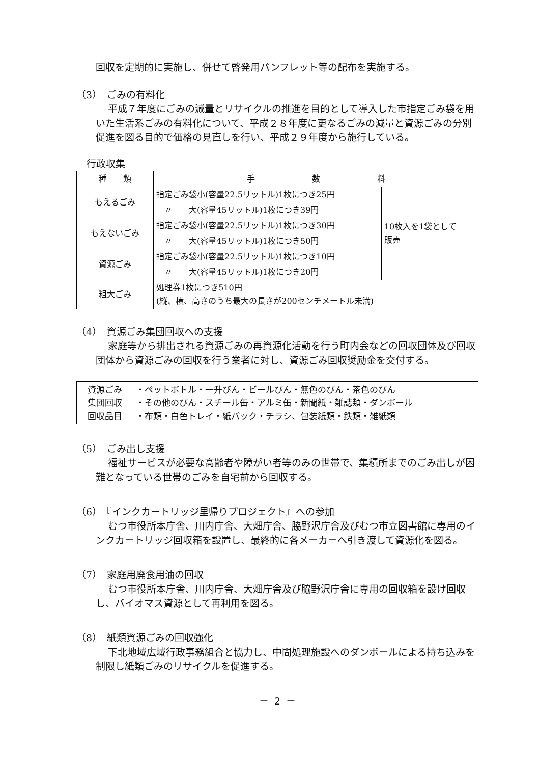回収を定期的に実施し、併せて啓発用パンフレット等の配布を実施する。
（3）　ごみの有料化
平成７年度にごみの減量とリサイクルの推進を目的として導入した市指定ごみ袋を用いた生活系ごみの有料化について、平成２８年度に更なるごみの減量と資源ごみの分別促進を図る目的で価格の見直しを行い、平成２９年度から施行している。
行政収集
| 種 類 | 手 数 料 | |
| もえるごみ | 指定ごみ袋小(容量22.5リットル)1枚につき25円 | 10枚入を1袋として 販売 |
| | 〃 大(容量45リットル)1枚につき39円 | |
| もえないごみ | 指定ごみ袋小(容量22.5リットル)1枚につき30円 | |
| | 〃 大(容量45リットル)1枚につき50円 | |
| 資源ごみ | 指定ごみ袋小(容量22.5リットル)1枚につき10円 | |
| | 〃 大(容量45リットル)1枚につき20円 | |
| 粗大ごみ | 処理券1枚につき510円 (縦、横、高さのうち最大の長さが200センチメートル未満) | |
（4）　資源ごみ集団回収への支援
家庭等から排出される資源ごみの再資源化活動を行う町内会などの回収団体及び回収団体から資源ごみの回収を行う業者に対し、資源ごみ回収奨励金を交付する。
| 資源ごみ 集団回収 回収品目 | ・ペットボトル・一升びん・ビールびん・無色のびん・茶色のびん ・その他のびん・スチール缶・アルミ缶・新聞紙・雑誌類・ダンボール ・布類・白色トレイ・紙パック・チラシ、包装紙類・鉄類・雑紙類 |
（5）　ごみ出し支援
福祉サービスが必要な高齢者や障がい者等のみの世帯で、集積所までのごみ出しが困難となっている世帯のごみを自宅前から回収する。
（6）　『インクカートリッジ里帰りプロジェクト』への参加
むつ市役所本庁舎、川内庁舎、大畑庁舎、脇野沢庁舎及びむつ市立図書館に専用のインクカートリッジ回収箱を設置し、最終的に各メーカーへ引き渡して資源化を図る。
（7）　家庭用廃食用油の回収
むつ市役所本庁舎、川内庁舎、大畑庁舎及び脇野沢庁舎に専用の回収箱を設け回収し、バイオマス資源として再利用を図る。
（8）　紙類資源ごみの回収強化
下北地域広域行政事務組合と協力し、中間処理施設へのダンボールによる持ち込みを制限し紙類ごみのリサイクルを促進する。
－ 2 －